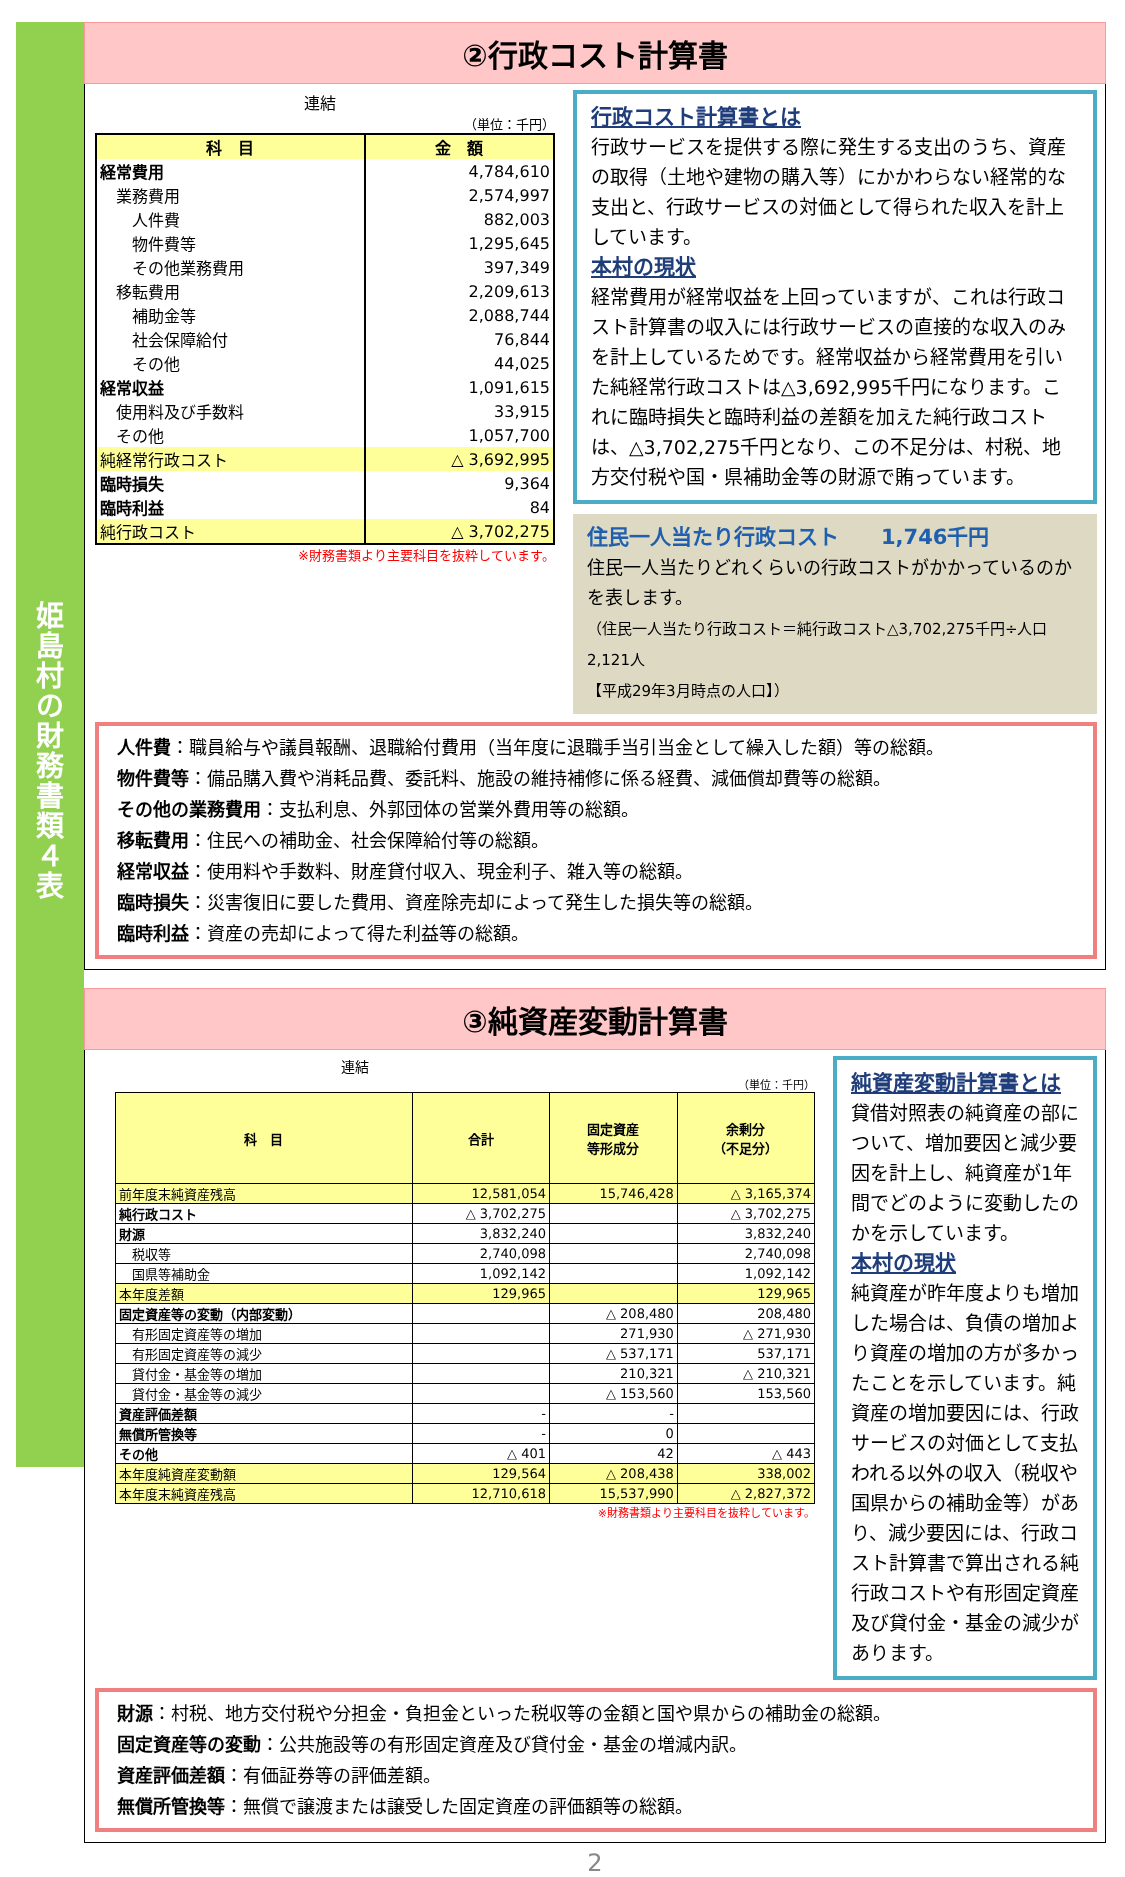姫島村の財務書類４表
②行政コスト計算書
連結
（単位：千円）
| 科 目 | 金 額 |
| --- | --- |
| 経常費用 | 4,784,610 |
| 業務費用 | 2,574,997 |
| 人件費 | 882,003 |
| 物件費等 | 1,295,645 |
| その他業務費用 | 397,349 |
| 移転費用 | 2,209,613 |
| 補助金等 | 2,088,744 |
| 社会保障給付 | 76,844 |
| その他 | 44,025 |
| 経常収益 | 1,091,615 |
| 使用料及び手数料 | 33,915 |
| その他 | 1,057,700 |
| 純経常行政コスト | △ 3,692,995 |
| 臨時損失 | 9,364 |
| 臨時利益 | 84 |
| 純行政コスト | △ 3,702,275 |
※財務書類より主要科目を抜粋しています。
行政コスト計算書とは
行政サービスを提供する際に発生する支出のうち、資産の取得（土地や建物の購入等）にかかわらない経常的な支出と、行政サービスの対価として得られた収入を計上しています。
本村の現状
経常費用が経常収益を上回っていますが、これは行政コスト計算書の収入には行政サービスの直接的な収入のみを計上しているためです。経常収益から経常費用を引いた純経常行政コストは△3,692,995千円になります。これに臨時損失と臨時利益の差額を加えた純行政コストは、△3,702,275千円となり、この不足分は、村税、地方交付税や国・県補助金等の財源で賄っています。
住民一人当たり行政コスト　　1,746千円
住民一人当たりどれくらいの行政コストがかかっているのかを表します。
（住民一人当たり行政コスト＝純行政コスト△3,702,275千円÷人口2,121人
【平成29年3月時点の人口】）
人件費：職員給与や議員報酬、退職給付費用（当年度に退職手当引当金として繰入した額）等の総額。
物件費等：備品購入費や消耗品費、委託料、施設の維持補修に係る経費、減価償却費等の総額。
その他の業務費用：支払利息、外郭団体の営業外費用等の総額。
移転費用：住民への補助金、社会保障給付等の総額。
経常収益：使用料や手数料、財産貸付収入、現金利子、雑入等の総額。
臨時損失：災害復旧に要した費用、資産除売却によって発生した損失等の総額。
臨時利益：資産の売却によって得た利益等の総額。
③純資産変動計算書
連結
（単位：千円）
| 科 目 | 合計 | 固定資産 等形成分 | 余剰分 （不足分） |
| --- | --- | --- | --- |
| 前年度末純資産残高 | 12,581,054 | 15,746,428 | △ 3,165,374 |
| 純行政コスト | △ 3,702,275 | | △ 3,702,275 |
| 財源 | 3,832,240 | | 3,832,240 |
| 税収等 | 2,740,098 | | 2,740,098 |
| 国県等補助金 | 1,092,142 | | 1,092,142 |
| 本年度差額 | 129,965 | | 129,965 |
| 固定資産等の変動（内部変動） | | △ 208,480 | 208,480 |
| 有形固定資産等の増加 | | 271,930 | △ 271,930 |
| 有形固定資産等の減少 | | △ 537,171 | 537,171 |
| 貸付金・基金等の増加 | | 210,321 | △ 210,321 |
| 貸付金・基金等の減少 | | △ 153,560 | 153,560 |
| 資産評価差額 | - | - | |
| 無償所管換等 | - | 0 | |
| その他 | △ 401 | 42 | △ 443 |
| 本年度純資産変動額 | 129,564 | △ 208,438 | 338,002 |
| 本年度末純資産残高 | 12,710,618 | 15,537,990 | △ 2,827,372 |
※財務書類より主要科目を抜粋しています。
純資産変動計算書とは
貸借対照表の純資産の部について、増加要因と減少要因を計上し、純資産が1年間でどのように変動したのかを示しています。
本村の現状
純資産が昨年度よりも増加した場合は、負債の増加より資産の増加の方が多かったことを示しています。純資産の増加要因には、行政サービスの対価として支払われる以外の収入（税収や国県からの補助金等）があり、減少要因には、行政コスト計算書で算出される純行政コストや有形固定資産及び貸付金・基金の減少があります。
財源：村税、地方交付税や分担金・負担金といった税収等の金額と国や県からの補助金の総額。
固定資産等の変動：公共施設等の有形固定資産及び貸付金・基金の増減内訳。
資産評価差額：有価証券等の評価差額。
無償所管換等：無償で譲渡または譲受した固定資産の評価額等の総額。
2